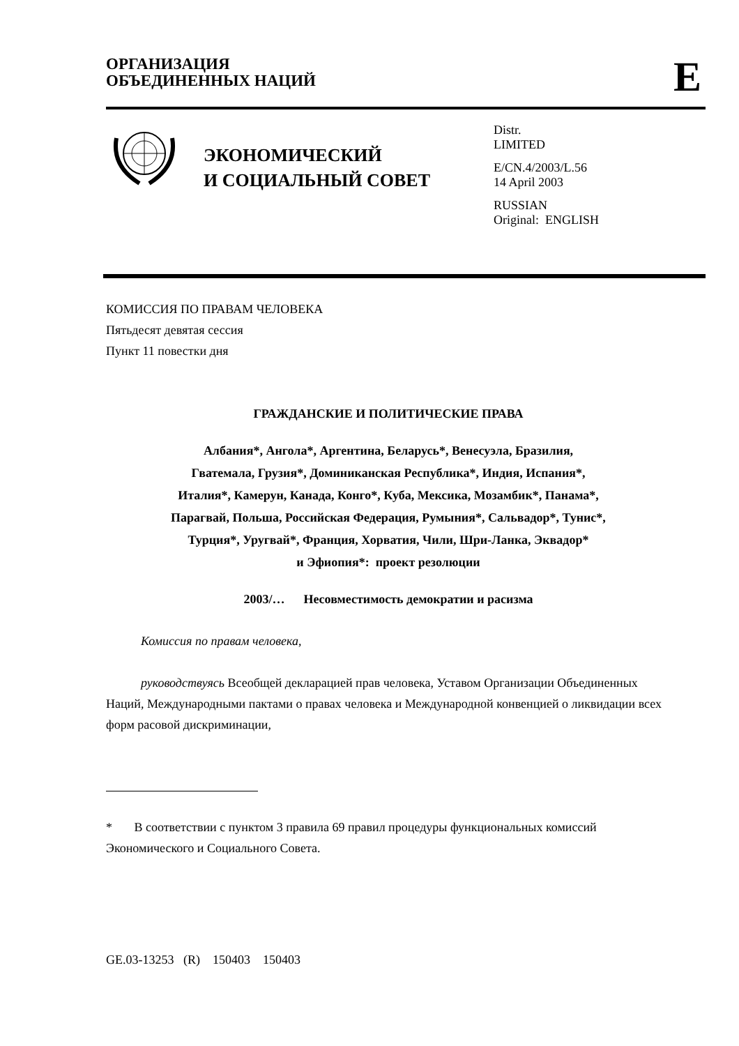ОРГАНИЗАЦИЯ
ОБЪЕДИНЕННЫХ НАЦИЙ
E
ЭКОНОМИЧЕСКИЙ
И СОЦИАЛЬНЫЙ СОВЕТ
Distr.
LIMITED
E/CN.4/2003/L.56
14 April 2003
RUSSIAN
Original: ENGLISH
КОМИССИЯ ПО ПРАВАМ ЧЕЛОВЕКА
Пятьдесят девятая сессия
Пункт 11 повестки дня
ГРАЖДАНСКИЕ И ПОЛИТИЧЕСКИЕ ПРАВА
Албания*, Ангола*, Аргентина, Беларусь*, Венесуэла, Бразилия,
Гватемала, Грузия*, Доминиканская Республика*, Индия, Испания*,
Италия*, Камерун, Канада, Конго*, Куба, Мексика, Мозамбик*, Панама*,
Парагвай, Польша, Российская Федерация, Румыния*, Сальвадор*, Тунис*,
Турция*, Уругвай*, Франция, Хорватия, Чили, Шри-Ланка, Эквадор*
и Эфиопия*: проект резолюции
2003/… Несовместимость демократии и расизма
Комиссия по правам человека,
руководствуясь Всеобщей декларацией прав человека, Уставом Организации Объединенных Наций, Международными пактами о правах человека и Международной конвенцией о ликвидации всех форм расовой дискриминации,
* В соответствии с пунктом 3 правила 69 правил процедуры функциональных комиссий Экономического и Социального Совета.
GE.03-13253 (R) 150403 150403